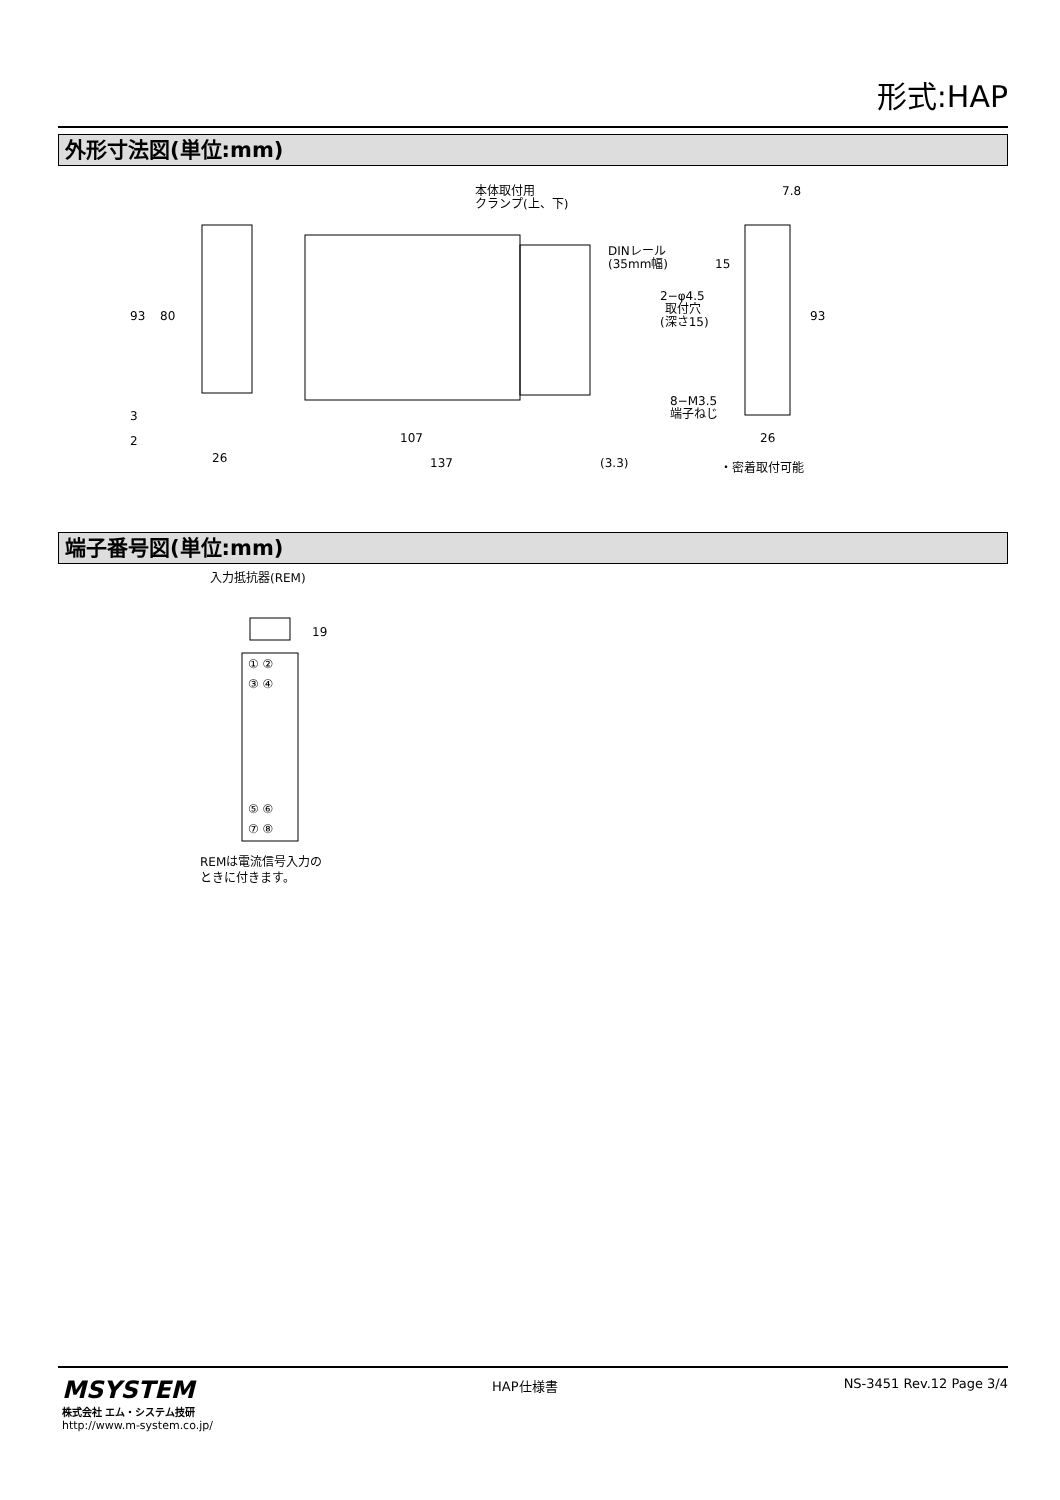形式:HAP
外形寸法図(単位:mm)
本体取付用
クランプ(上、下)
DINレール
(35mm幅)
2−φ4.5
取付穴
(深さ15)
8−M3.5
端子ねじ
26
107
137
(3.3)
26
7.8
15
93
80
3
2
93
・密着取付可能
端子番号図(単位:mm)
入力抵抗器(REM)
19
① ②
③ ④
⑤ ⑥
⑦ ⑧
REMは電流信号入力の
ときに付きます。
MSYSTEM
株式会社 エム・システム技研
http://www.m-system.co.jp/
HAP仕様書 NS-3451 Rev.12 Page 3/4